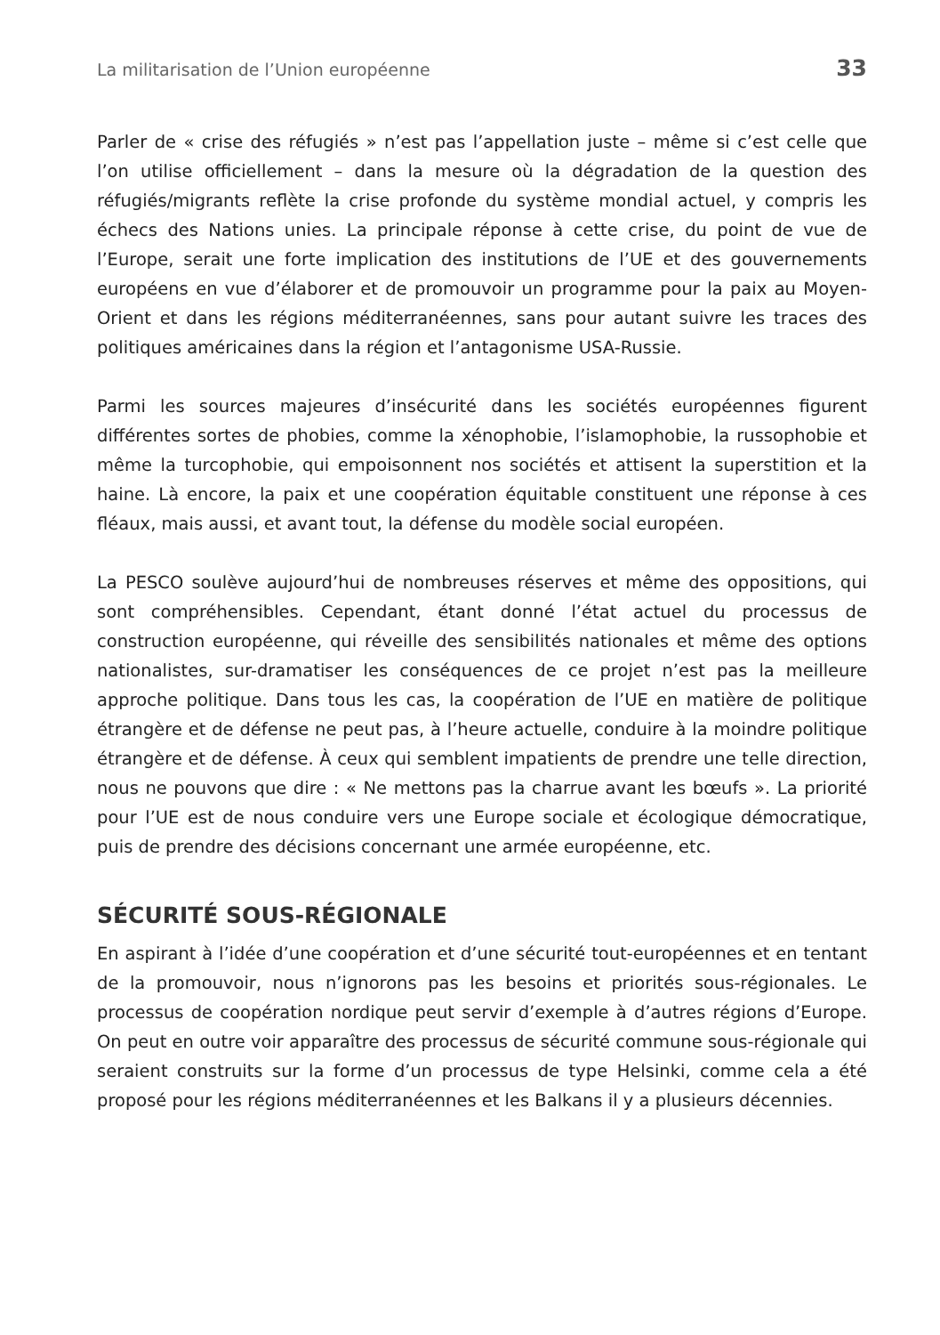La militarisation de l’Union européenne 33
Parler de « crise des réfugiés » n’est pas l’appellation juste – même si c’est celle que l’on utilise officiellement – dans la mesure où la dégradation de la question des réfugiés/migrants reflète la crise profonde du système mondial actuel, y compris les échecs des Nations unies. La principale réponse à cette crise, du point de vue de l’Europe, serait une forte implication des institutions de l’UE et des gouvernements européens en vue d’élaborer et de promouvoir un programme pour la paix au Moyen-Orient et dans les régions méditerranéennes, sans pour autant suivre les traces des politiques américaines dans la région et l’antagonisme USA-Russie.
Parmi les sources majeures d’insécurité dans les sociétés européennes figurent différentes sortes de phobies, comme la xénophobie, l’islamophobie, la russophobie et même la turcophobie, qui empoisonnent nos sociétés et attisent la superstition et la haine. Là encore, la paix et une coopération équitable constituent une réponse à ces fléaux, mais aussi, et avant tout, la défense du modèle social européen.
La PESCO soulève aujourd’hui de nombreuses réserves et même des oppositions, qui sont compréhensibles. Cependant, étant donné l’état actuel du processus de construction européenne, qui réveille des sensibilités nationales et même des options nationalistes, sur-dramatiser les conséquences de ce projet n’est pas la meilleure approche politique. Dans tous les cas, la coopération de l’UE en matière de politique étrangère et de défense ne peut pas, à l’heure actuelle, conduire à la moindre politique étrangère et de défense. À ceux qui semblent impatients de prendre une telle direction, nous ne pouvons que dire : « Ne mettons pas la charrue avant les bœufs ». La priorité pour l’UE est de nous conduire vers une Europe sociale et écologique démocratique, puis de prendre des décisions concernant une armée européenne, etc.
SÉCURITÉ SOUS-RÉGIONALE
En aspirant à l’idée d’une coopération et d’une sécurité tout-européennes et en tentant de la promouvoir, nous n’ignorons pas les besoins et priorités sous-régionales. Le processus de coopération nordique peut servir d’exemple à d’autres régions d’Europe. On peut en outre voir apparaître des processus de sécurité commune sous-régionale qui seraient construits sur la forme d’un processus de type Helsinki, comme cela a été proposé pour les régions méditerranéennes et les Balkans il y a plusieurs décennies.